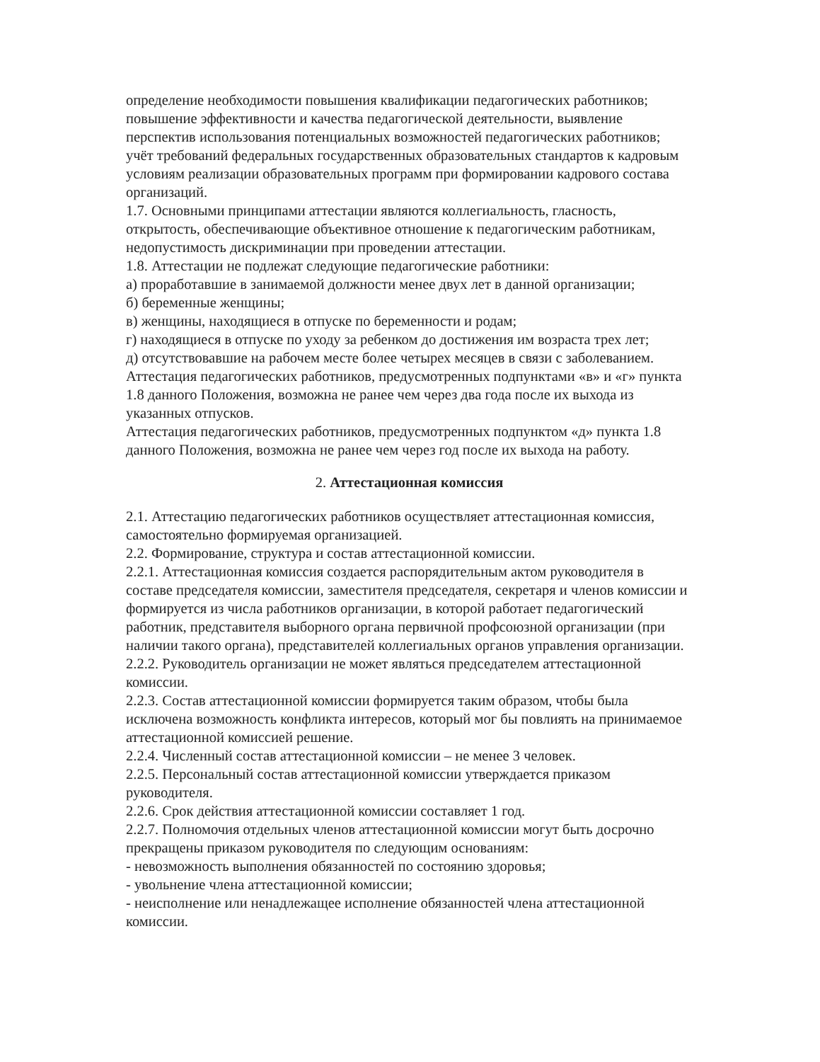определение необходимости повышения квалификации педагогических работников;
повышение эффективности и качества педагогической деятельности, выявление перспектив использования потенциальных возможностей педагогических работников;
учёт требований федеральных государственных образовательных стандартов к кадровым условиям реализации образовательных программ при формировании кадрового состава организаций.
1.7. Основными принципами аттестации являются коллегиальность, гласность, открытость, обеспечивающие объективное отношение к педагогическим работникам, недопустимость дискриминации при проведении аттестации.
1.8. Аттестации не подлежат следующие педагогические работники:
а) проработавшие в занимаемой должности менее двух лет в данной организации;
б) беременные женщины;
в) женщины, находящиеся в отпуске по беременности и родам;
г) находящиеся в отпуске по уходу за ребенком до достижения им возраста трех лет;
д) отсутствовавшие на рабочем месте более четырех месяцев в связи с заболеванием.
Аттестация педагогических работников, предусмотренных подпунктами «в» и «г» пункта 1.8 данного Положения, возможна не ранее чем через два года после их выхода из указанных отпусков.
Аттестация педагогических работников, предусмотренных подпунктом «д» пункта 1.8 данного Положения, возможна не ранее чем через год после их выхода на работу.
2. Аттестационная комиссия
2.1. Аттестацию педагогических работников осуществляет аттестационная комиссия, самостоятельно формируемая организацией.
2.2. Формирование, структура и состав аттестационной комиссии.
2.2.1. Аттестационная комиссия создается распорядительным актом руководителя в составе председателя комиссии, заместителя председателя, секретаря и членов комиссии и формируется из числа работников организации, в которой работает педагогический работник, представителя выборного органа первичной профсоюзной организации (при наличии такого органа), представителей коллегиальных органов управления организации.
2.2.2. Руководитель организации не может являться председателем аттестационной комиссии.
2.2.3. Состав аттестационной комиссии формируется таким образом, чтобы была исключена возможность конфликта интересов, который мог бы повлиять на принимаемое аттестационной комиссией решение.
2.2.4. Численный состав аттестационной комиссии – не менее 3 человек.
2.2.5. Персональный состав аттестационной комиссии утверждается приказом руководителя.
2.2.6. Срок действия аттестационной комиссии составляет 1 год.
2.2.7. Полномочия отдельных членов аттестационной комиссии могут быть досрочно прекращены приказом руководителя по следующим основаниям:
- невозможность выполнения обязанностей по состоянию здоровья;
- увольнение члена аттестационной комиссии;
- неисполнение или ненадлежащее исполнение обязанностей члена аттестационной комиссии.